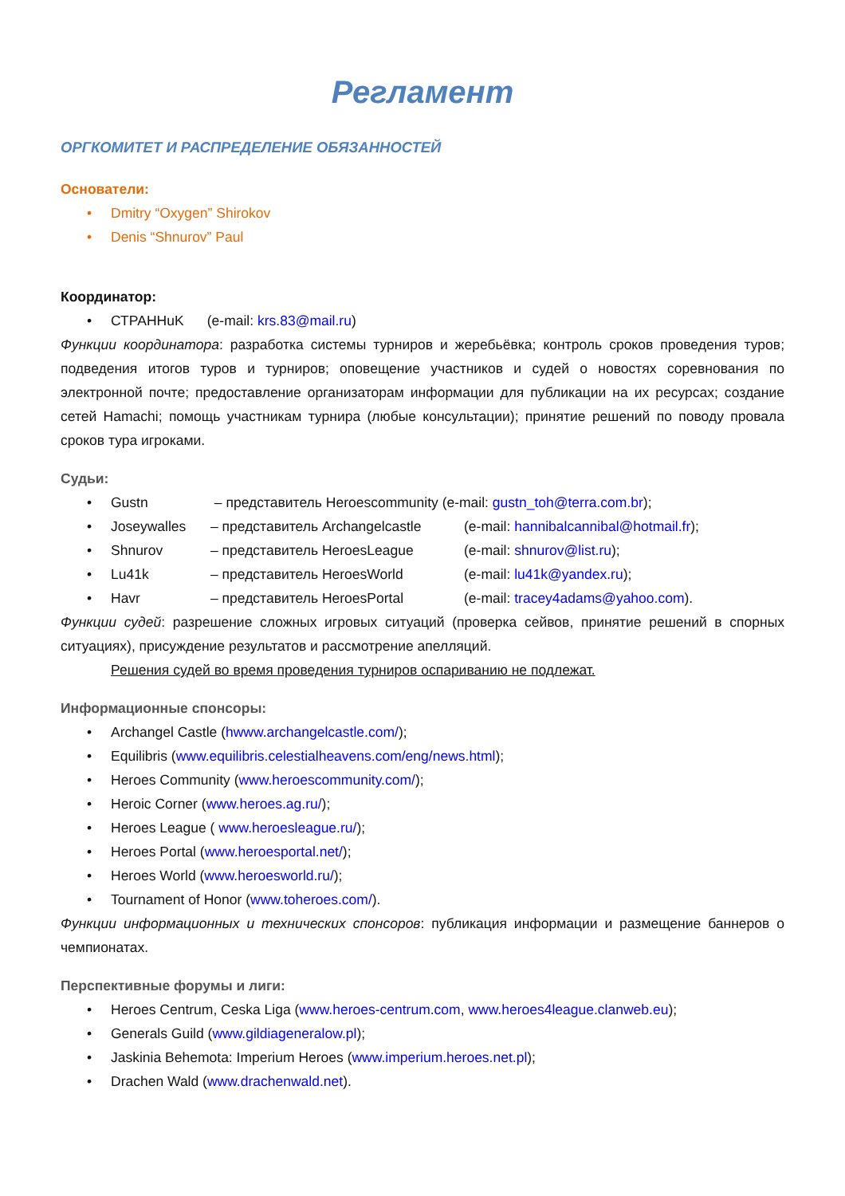Регламент
ОРГКОМИТЕТ И РАСПРЕДЕЛЕНИЕ ОБЯЗАННОСТЕЙ
Основатели:
Dmitry “Oxygen” Shirokov
Denis “Shnurov” Paul
Координатор:
СТРАНHuK (e-mail: krs.83@mail.ru)
Функции координатора: разработка системы турниров и жеребьёвка; контроль сроков проведения туров; подведения итогов туров и турниров; оповещение участников и судей о новостях соревнования по электронной почте; предоставление организаторам информации для публикации на их ресурсах; создание сетей Hamachi; помощь участникам турнира (любые консультации); принятие решений по поводу провала сроков тура игроками.
Судьи:
Gustn – представитель Heroescommunity (e-mail: gustn_toh@terra.com.br);
Joseywalles – представитель Archangelcastle (e-mail: hannibalcannibal@hotmail.fr);
Shnurov – представитель HeroesLeague (e-mail: shnurov@list.ru);
Lu41k – представитель HeroesWorld (e-mail: lu41k@yandex.ru);
Havr – представитель HeroesPortal (e-mail: tracey4adams@yahoo.com).
Функции судей: разрешение сложных игровых ситуаций (проверка сейвов, принятие решений в спорных ситуациях), присуждение результатов и рассмотрение апелляций.
Решения судей во время проведения турниров оспариванию не подлежат.
Информационные спонсоры:
Archangel Castle (hwww.archangelcastle.com/);
Equilibris (www.equilibris.celestialheavens.com/eng/news.html);
Heroes Community (www.heroescommunity.com/);
Heroic Corner (www.heroes.ag.ru/);
Heroes League ( www.heroesleague.ru/);
Heroes Portal (www.heroesportal.net/);
Heroes World (www.heroesworld.ru/);
Tournament of Honor (www.toheroes.com/).
Функции информационных и технических спонсоров: публикация информации и размещение баннеров о чемпионатах.
Перспективные форумы и лиги:
Heroes Centrum, Ceska Liga (www.heroes-centrum.com, www.heroes4league.clanweb.eu);
Generals Guild (www.gildiageneralow.pl);
Jaskinia Behemota: Imperium Heroes (www.imperium.heroes.net.pl);
Drachen Wald (www.drachenwald.net).